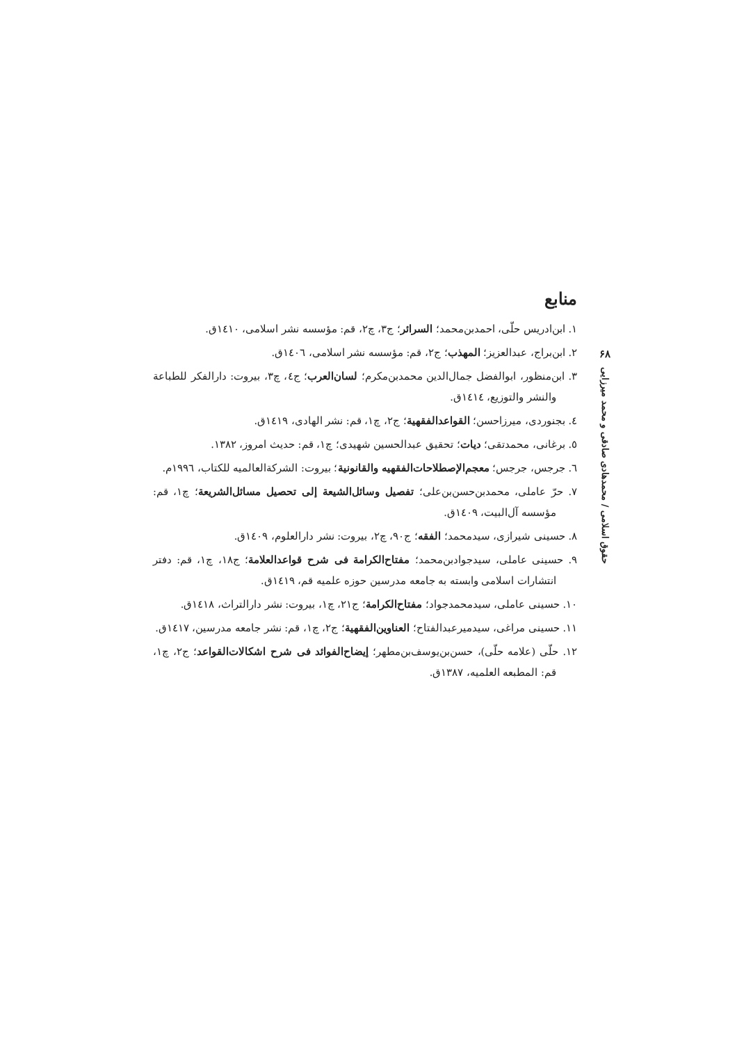۶۸
حقوق اسلامی / محمدهادی صادقی و محمد میرزایی
منابع
١. ابن‌ادریس حلّی، احمدبن‌محمد؛ السرائر؛ ج٣، چ٢، قم: مؤسسه نشر اسلامی، ١٤١٠ق.
٢. ابن‌براج، عبدالعزیز؛ المهذب؛ ج٢، قم: مؤسسه نشر اسلامی، ١٤٠٦ق.
٣. ابن‌منظور، ابوالفضل جمال‌الدین محمدبن‌مکرم؛ لسان‌العرب؛ ج٤، چ٣، بیروت: دارالفکر للطباعة والنشر والتوزیع، ١٤١٤ق.
٤. بجنوردی، میرزاحسن؛ القواعدالفقهیة؛ ج٢، چ١، قم: نشر الهادی، ١٤١٩ق.
٥. برغانی، محمدتقی؛ دیات؛ تحقیق عبدالحسین شهیدی؛ چ١، قم: حدیث امروز، ١٣٨٢.
٦. جرجس، جرجس؛ معجم‌الإصطلاحات‌الفقهیه والقانونیة؛ بیروت: الشرکةالعالمیه للکتاب، ١٩٩٦م.
٧. حرّ عاملی، محمدبن‌حسن‌بن‌علی؛ تفصیل وسائل‌الشیعة إلی تحصیل مسائل‌الشریعة؛ چ١، قم: مؤسسه آل‌البیت، ١٤٠٩ق.
٨. حسینی شیرازی، سیدمحمد؛ الفقه؛ ج٩٠، چ٢، بیروت: نشر دارالعلوم، ١٤٠٩ق.
٩. حسینی عاملی، سیدجوادبن‌محمد؛ مفتاح‌الکرامة فی شرح قواعدالعلامة؛ ج١٨، چ١، قم: دفتر انتشارات اسلامی وابسته به جامعه مدرسین حوزه علمیه قم، ١٤١٩ق.
١٠. حسینی عاملی، سیدمحمدجواد؛ مفتاح‌الکرامة؛ ج٢١، چ١، بیروت: نشر دارالتراث، ١٤١٨ق.
١١. حسینی مراغی، سیدمیرعبدالفتاح؛ العناوین‌الفقهیة؛ ج٢، چ١، قم: نشر جامعه مدرسین، ١٤١٧ق.
١٢. حلّی (علامه حلّی)، حسن‌بن‌یوسف‌بن‌مطهر؛ إیضاح‌الفوائد فی شرح اشکالات‌القواعد؛ ج٢، چ١، قم: المطبعه العلمیه، ١٣٨٧ق.